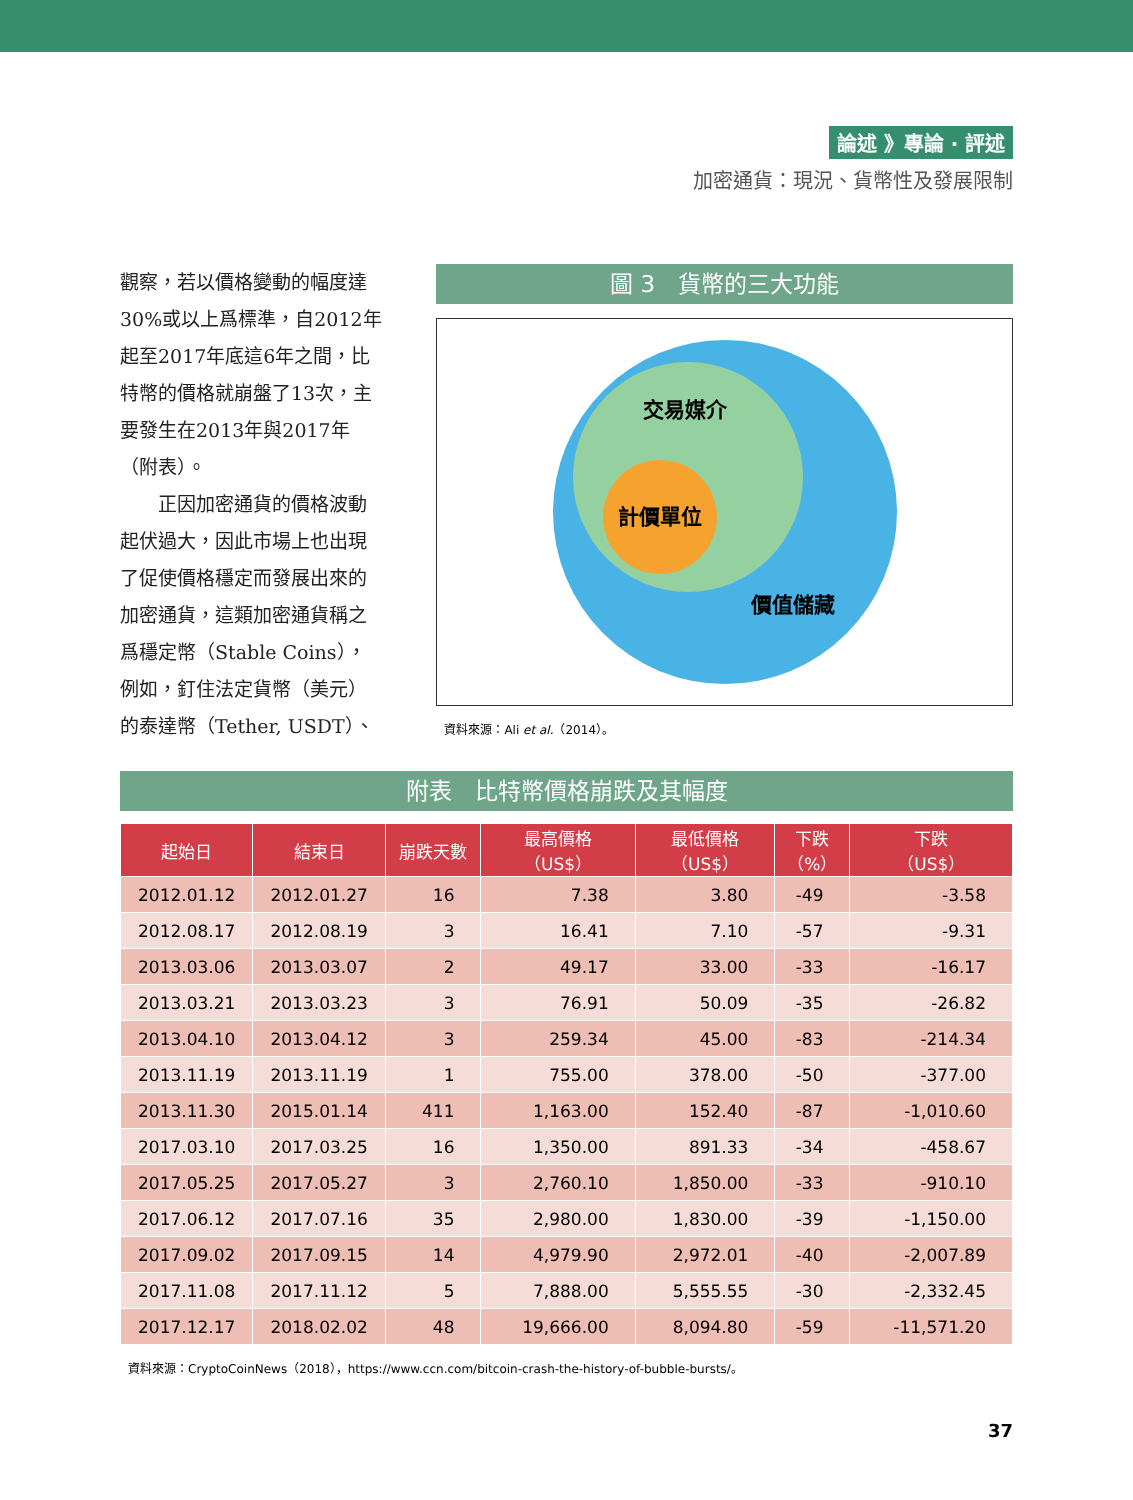論述 》專論 ‧ 評述
加密通貨：現況、貨幣性及發展限制
觀察，若以價格變動的幅度達30%或以上爲標準，自2012年起至2017年底這6年之間，比特幣的價格就崩盤了13次，主要發生在2013年與2017年（附表）。
　　正因加密通貨的價格波動起伏過大，因此市場上也出現了促使價格穩定而發展出來的加密通貨，這類加密通貨稱之爲穩定幣（Stable Coins），例如，釘住法定貨幣（美元）的泰達幣（Tether, USDT）、
圖 3　貨幣的三大功能
交易媒介
計價單位
價值儲藏
資料來源：Ali et al.（2014）。
附表　比特幣價格崩跌及其幅度
| 起始日 | 結束日 | 崩跌天數 | 最高價格 （US$） | 最低價格 （US$） | 下跌 （%） | 下跌 （US$） |
| --- | --- | --- | --- | --- | --- | --- |
| 2012.01.12 | 2012.01.27 | 16 | 7.38 | 3.80 | -49 | -3.58 |
| 2012.08.17 | 2012.08.19 | 3 | 16.41 | 7.10 | -57 | -9.31 |
| 2013.03.06 | 2013.03.07 | 2 | 49.17 | 33.00 | -33 | -16.17 |
| 2013.03.21 | 2013.03.23 | 3 | 76.91 | 50.09 | -35 | -26.82 |
| 2013.04.10 | 2013.04.12 | 3 | 259.34 | 45.00 | -83 | -214.34 |
| 2013.11.19 | 2013.11.19 | 1 | 755.00 | 378.00 | -50 | -377.00 |
| 2013.11.30 | 2015.01.14 | 411 | 1,163.00 | 152.40 | -87 | -1,010.60 |
| 2017.03.10 | 2017.03.25 | 16 | 1,350.00 | 891.33 | -34 | -458.67 |
| 2017.05.25 | 2017.05.27 | 3 | 2,760.10 | 1,850.00 | -33 | -910.10 |
| 2017.06.12 | 2017.07.16 | 35 | 2,980.00 | 1,830.00 | -39 | -1,150.00 |
| 2017.09.02 | 2017.09.15 | 14 | 4,979.90 | 2,972.01 | -40 | -2,007.89 |
| 2017.11.08 | 2017.11.12 | 5 | 7,888.00 | 5,555.55 | -30 | -2,332.45 |
| 2017.12.17 | 2018.02.02 | 48 | 19,666.00 | 8,094.80 | -59 | -11,571.20 |
資料來源：CryptoCoinNews（2018），https://www.ccn.com/bitcoin-crash-the-history-of-bubble-bursts/。
37